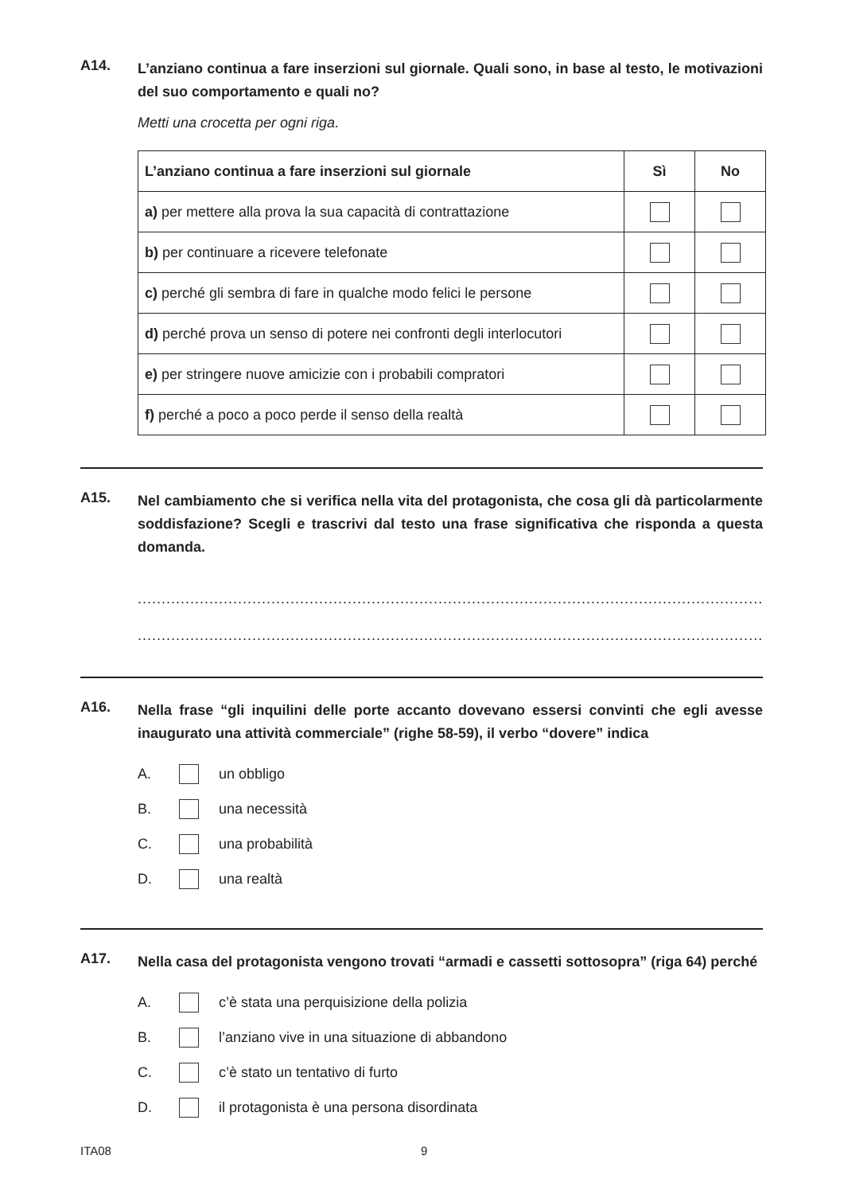A14.
L’anziano continua a fare inserzioni sul giornale. Quali sono, in base al testo, le motivazioni del suo comportamento e quali no?
Metti una crocetta per ogni riga.
| L’anziano continua a fare inserzioni sul giornale | Sì | No |
| --- | --- | --- |
| a) per mettere alla prova la sua capacità di contrattazione | | |
| b) per continuare a ricevere telefonate | | |
| c) perché gli sembra di fare in qualche modo felici le persone | | |
| d) perché prova un senso di potere nei confronti degli interlocutori | | |
| e) per stringere nuove amicizie con i probabili compratori | | |
| f) perché a poco a poco perde il senso della realtà | | |
A15.
Nel cambiamento che si verifica nella vita del protagonista, che cosa gli dà particolarmente soddisfazione? Scegli e trascrivi dal testo una frase significativa che risponda a questa domanda.
............................................................................................................................................................
............................................................................................................................................................
A16.
Nella frase “gli inquilini delle porte accanto dovevano essersi convinti che egli avesse inaugurato una attività commerciale” (righe 58-59), il verbo “dovere” indica
A. un obbligo
B. una necessità
C. una probabilità
D. una realtà
A17.
Nella casa del protagonista vengono trovati “armadi e cassetti sottosopra” (riga 64) perché
A. c’è stata una perquisizione della polizia
B. l’anziano vive in una situazione di abbandono
C. c’è stato un tentativo di furto
D. il protagonista è una persona disordinata
ITA08 9